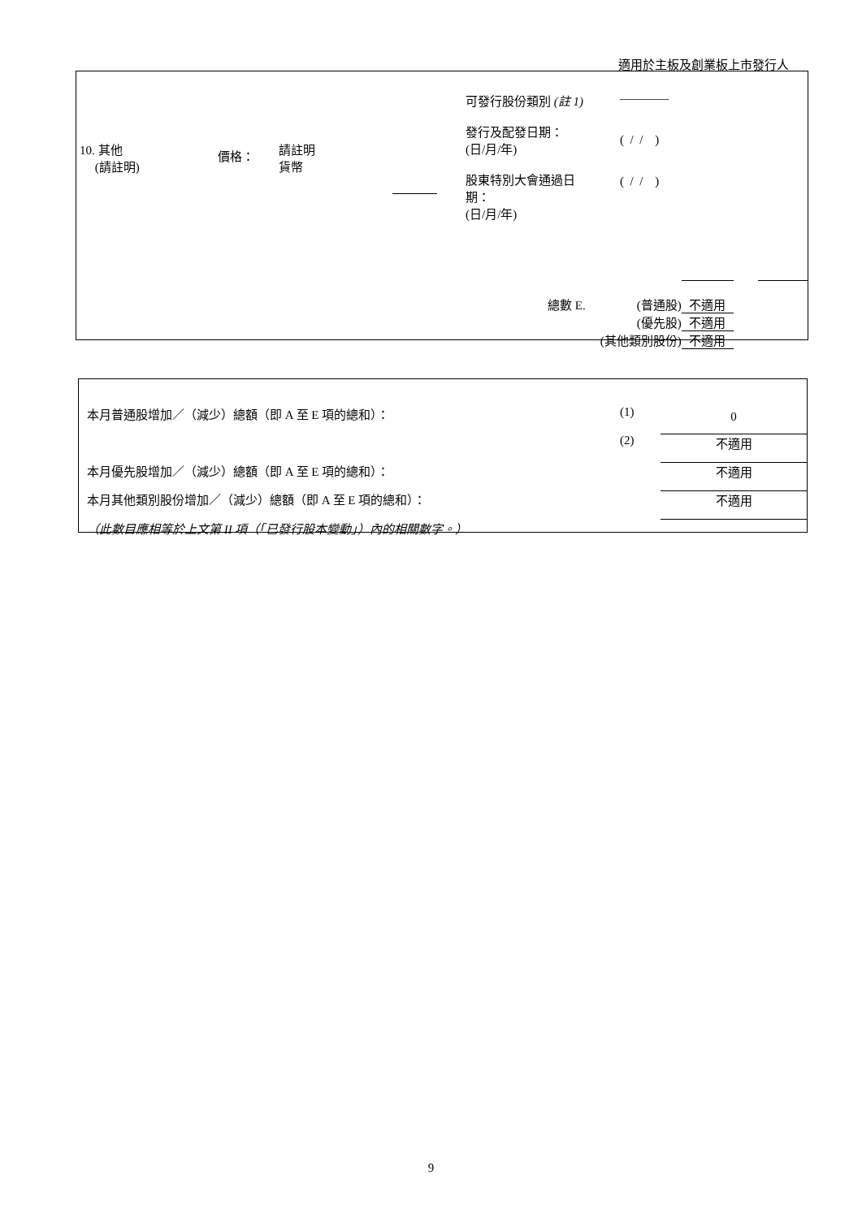適用於主板及創業板上市發行人
| 10. 其他 (請註明) | 價格： | 請註明 貨幣 | | 可發行股份類別 (註 1) 發行及配發日期： (日/月/年) 股東特別大會通過日 期： (日/月/年) | ———— ( / / ) ( / / ) |
| 總數 E. | (普通股) | 不適用 | | |
| | (優先股) | 不適用 | | |
| (其他類別股份) | | 不適用 | | |
| 本月普通股增加／（減少）總額（即 A 至 E 項的總和）： | (1) | 0 |
| | (2) | 不適用 |
| 本月優先股增加／（減少）總額（即 A 至 E 項的總和）： | | 不適用 |
| 本月其他類別股份增加／（減少）總額（即 A 至 E 項的總和）： | | 不適用 |
| （此數目應相等於上文第 II 項（「已發行股本變動」）內的相關數字。） | | |
9